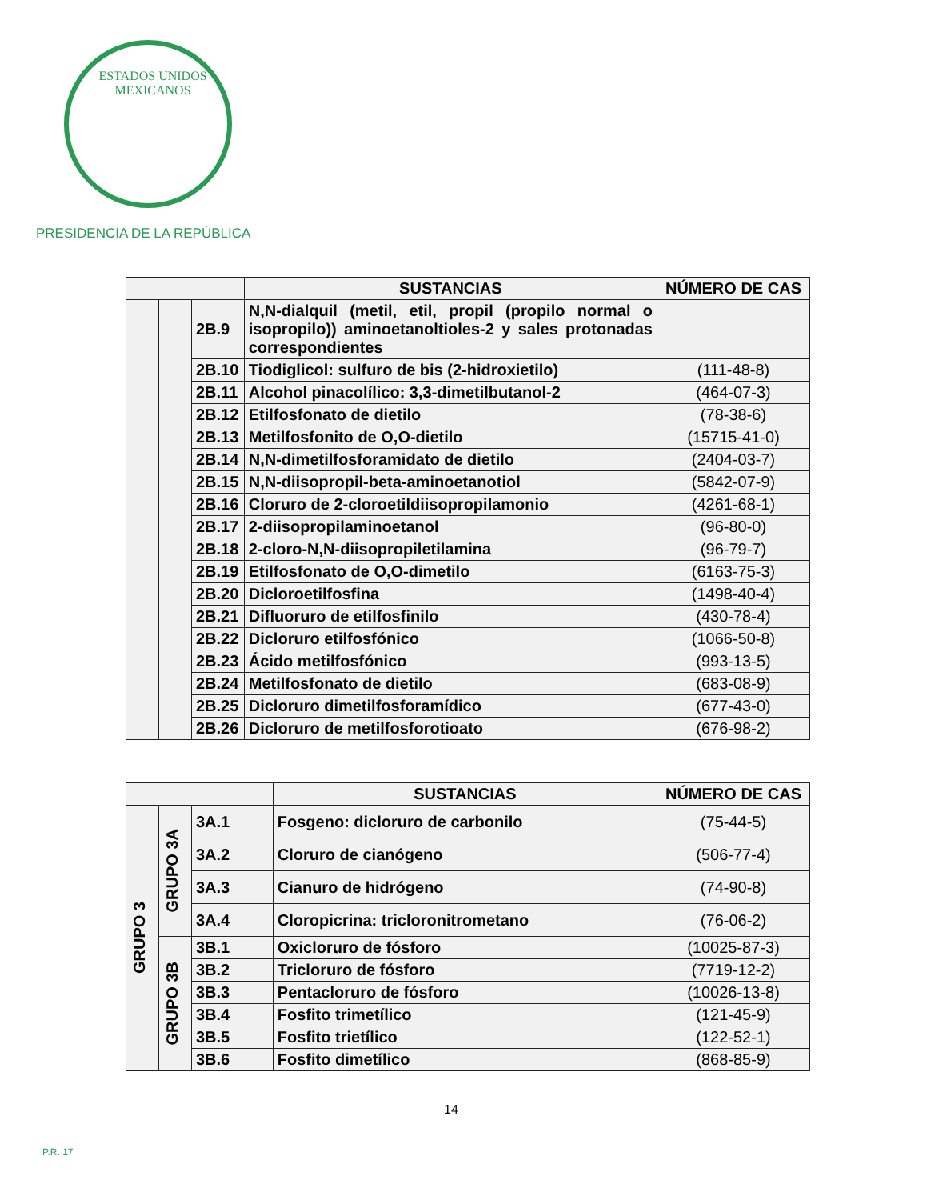ESTADOS UNIDOS MEXICANOS
PRESIDENCIA DE LA REPÚBLICA
| | | | SUSTANCIAS | NÚMERO DE CAS |
| --- | --- | --- | --- | --- |
| | | 2B.9 | N,N-dialquil (metil, etil, propil (propilo normal o isopropilo)) aminoetanoltioles-2 y sales protonadas correspondientes | |
| | | 2B.10 | Tiodiglicol: sulfuro de bis (2-hidroxietilo) | (111-48-8) |
| | | 2B.11 | Alcohol pinacolílico: 3,3-dimetilbutanol-2 | (464-07-3) |
| | | 2B.12 | Etilfosfonato de dietilo | (78-38-6) |
| | | 2B.13 | Metilfosfonito de O,O-dietilo | (15715-41-0) |
| | | 2B.14 | N,N-dimetilfosforamidato de dietilo | (2404-03-7) |
| | | 2B.15 | N,N-diisopropil-beta-aminoetanotiol | (5842-07-9) |
| | | 2B.16 | Cloruro de 2-cloroetildiisopropilamonio | (4261-68-1) |
| | | 2B.17 | 2-diisopropilaminoetanol | (96-80-0) |
| | | 2B.18 | 2-cloro-N,N-diisopropiletilamina | (96-79-7) |
| | | 2B.19 | Etilfosfonato de O,O-dimetilo | (6163-75-3) |
| | | 2B.20 | Dicloroetilfosfina | (1498-40-4) |
| | | 2B.21 | Difluoruro de etilfosfinilo | (430-78-4) |
| | | 2B.22 | Dicloruro etilfosfónico | (1066-50-8) |
| | | 2B.23 | Ácido metilfosfónico | (993-13-5) |
| | | 2B.24 | Metilfosfonato de dietilo | (683-08-9) |
| | | 2B.25 | Dicloruro dimetilfosforamídico | (677-43-0) |
| | | 2B.26 | Dicloruro de metilfosforotioato | (676-98-2) |
| | | | SUSTANCIAS | NÚMERO DE CAS |
| --- | --- | --- | --- | --- |
| GRUPO 3 | GRUPO 3A | 3A.1 | Fosgeno: dicloruro de carbonilo | (75-44-5) |
| | | 3A.2 | Cloruro de cianógeno | (506-77-4) |
| | | 3A.3 | Cianuro de hidrógeno | (74-90-8) |
| | | 3A.4 | Cloropicrina: tricloronitrometano | (76-06-2) |
| | GRUPO 3B | 3B.1 | Oxicloruro de fósforo | (10025-87-3) |
| | | 3B.2 | Tricloruro de fósforo | (7719-12-2) |
| | | 3B.3 | Pentacloruro de fósforo | (10026-13-8) |
| | | 3B.4 | Fosfito trimetílico | (121-45-9) |
| | | 3B.5 | Fosfito trietílico | (122-52-1) |
| | | 3B.6 | Fosfito dimetílico | (868-85-9) |
14
P.R. 17